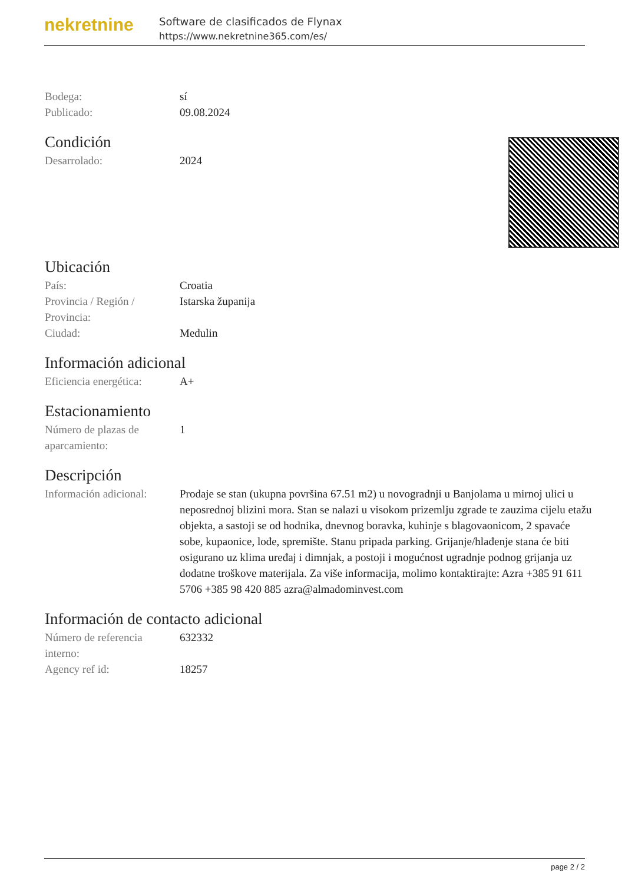nekretnine
Software de clasificados de Flynax
https://www.nekretnine365.com/es/
| Bodega: | sí |
| Publicado: | 09.08.2024 |
Condición
| Desarrolado: | 2024 |
Ubicación
| País: | Croatia |
| Provincia / Región / Provincia: | Istarska županija |
| Ciudad: | Medulin |
Información adicional
| Eficiencia energética: | A+ |
Estacionamiento
| Número de plazas de aparcamiento: | 1 |
Descripción
| Información adicional: | Prodaje se stan (ukupna površina 67.51 m2) u novogradnji u Banjolama u mirnoj ulici u neposrednoj blizini mora. Stan se nalazi u visokom prizemlju zgrade te zauzima cijelu etažu objekta, a sastoji se od hodnika, dnevnog boravka, kuhinje s blagovaonicom, 2 spavaće sobe, kupaonice, lođe, spremište. Stanu pripada parking. Grijanje/hlađenje stana će biti osigurano uz klima uređaj i dimnjak, a postoji i mogućnost ugradnje podnog grijanja uz dodatne troškove materijala. Za više informacija, molimo kontaktirajte: Azra +385 91 611 5706 +385 98 420 885 azra@almadominvest.com |
Información de contacto adicional
| Número de referencia interno: | 632332 |
| Agency ref id: | 18257 |
page 2 / 2